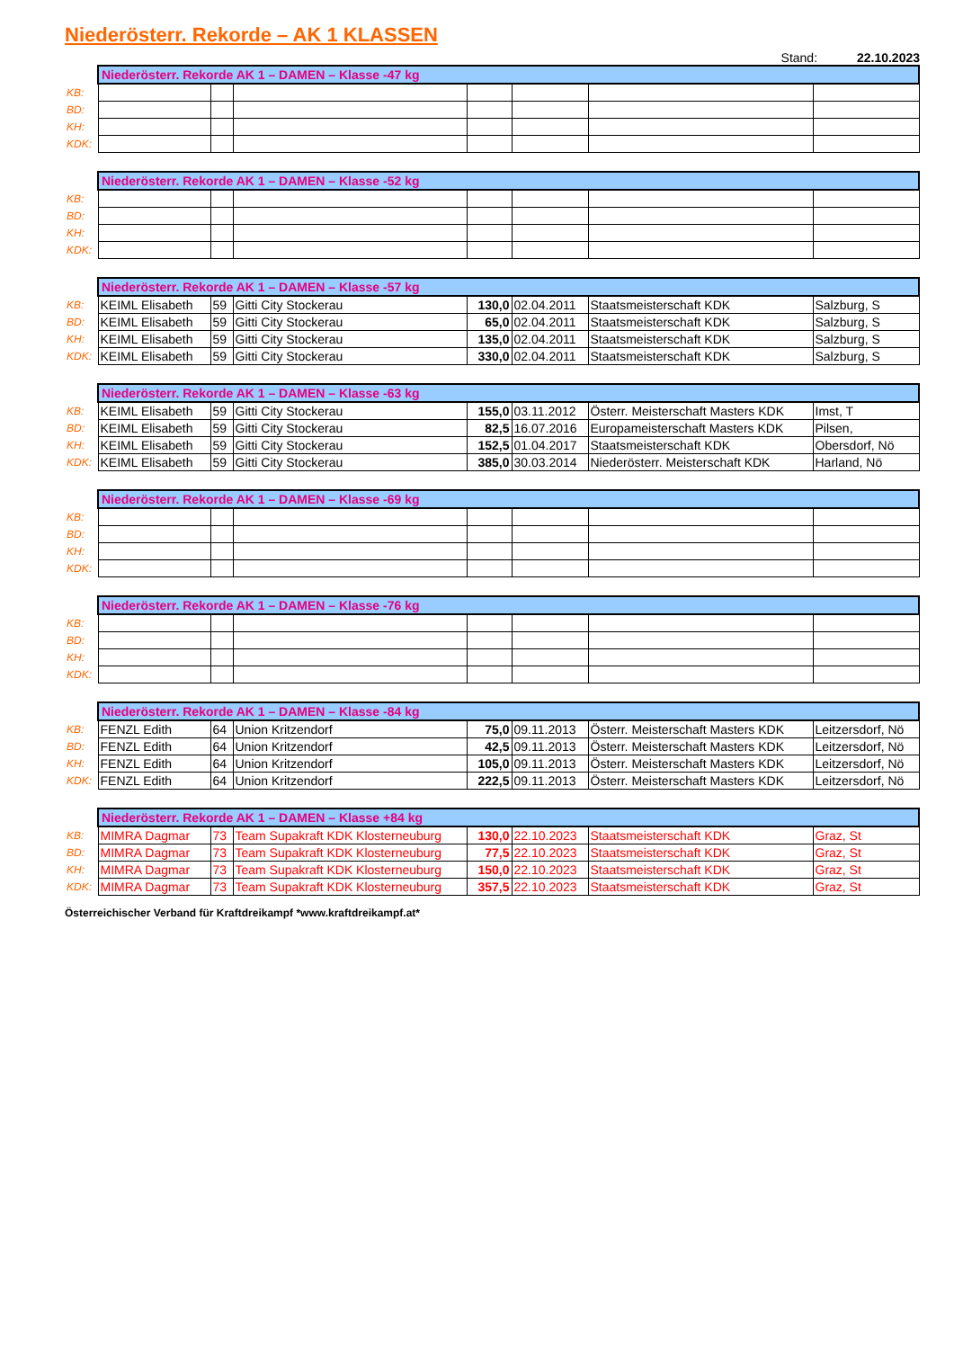Niederösterr. Rekorde – AK 1 KLASSEN
Stand: 22.10.2023
| | Niederösterr. Rekorde AK 1 – DAMEN – Klasse -47 kg | | | | | | |
| KB: | | | | | | | |
| BD: | | | | | | | |
| KH: | | | | | | | |
| KDK: | | | | | | | |
| | Niederösterr. Rekorde AK 1 – DAMEN – Klasse -52 kg | | | | | | |
| KB: | | | | | | | |
| BD: | | | | | | | |
| KH: | | | | | | | |
| KDK: | | | | | | | |
| | Niederösterr. Rekorde AK 1 – DAMEN – Klasse -57 kg | | | | | | |
| KB: | KEIML Elisabeth | 59 | Gitti City Stockerau | 130,0 | 02.04.2011 | Staatsmeisterschaft KDK | Salzburg, S |
| BD: | KEIML Elisabeth | 59 | Gitti City Stockerau | 65,0 | 02.04.2011 | Staatsmeisterschaft KDK | Salzburg, S |
| KH: | KEIML Elisabeth | 59 | Gitti City Stockerau | 135,0 | 02.04.2011 | Staatsmeisterschaft KDK | Salzburg, S |
| KDK: | KEIML Elisabeth | 59 | Gitti City Stockerau | 330,0 | 02.04.2011 | Staatsmeisterschaft KDK | Salzburg, S |
| | Niederösterr. Rekorde AK 1 – DAMEN – Klasse -63 kg | | | | | | |
| KB: | KEIML Elisabeth | 59 | Gitti City Stockerau | 155,0 | 03.11.2012 | Österr. Meisterschaft Masters KDK | Imst, T |
| BD: | KEIML Elisabeth | 59 | Gitti City Stockerau | 82,5 | 16.07.2016 | Europameisterschaft Masters KDK | Pilsen, |
| KH: | KEIML Elisabeth | 59 | Gitti City Stockerau | 152,5 | 01.04.2017 | Staatsmeisterschaft KDK | Obersdorf, Nö |
| KDK: | KEIML Elisabeth | 59 | Gitti City Stockerau | 385,0 | 30.03.2014 | Niederösterr. Meisterschaft KDK | Harland, Nö |
| | Niederösterr. Rekorde AK 1 – DAMEN – Klasse -69 kg | | | | | | |
| KB: | | | | | | | |
| BD: | | | | | | | |
| KH: | | | | | | | |
| KDK: | | | | | | | |
| | Niederösterr. Rekorde AK 1 – DAMEN – Klasse -76 kg | | | | | | |
| KB: | | | | | | | |
| BD: | | | | | | | |
| KH: | | | | | | | |
| KDK: | | | | | | | |
| | Niederösterr. Rekorde AK 1 – DAMEN – Klasse -84 kg | | | | | | |
| KB: | FENZL Edith | 64 | Union Kritzendorf | 75,0 | 09.11.2013 | Österr. Meisterschaft Masters KDK | Leitzersdorf, Nö |
| BD: | FENZL Edith | 64 | Union Kritzendorf | 42,5 | 09.11.2013 | Österr. Meisterschaft Masters KDK | Leitzersdorf, Nö |
| KH: | FENZL Edith | 64 | Union Kritzendorf | 105,0 | 09.11.2013 | Österr. Meisterschaft Masters KDK | Leitzersdorf, Nö |
| KDK: | FENZL Edith | 64 | Union Kritzendorf | 222,5 | 09.11.2013 | Österr. Meisterschaft Masters KDK | Leitzersdorf, Nö |
| | Niederösterr. Rekorde AK 1 – DAMEN – Klasse +84 kg | | | | | | |
| KB: | MIMRA Dagmar | 73 | Team Supakraft KDK Klosterneuburg | 130,0 | 22.10.2023 | Staatsmeisterschaft KDK | Graz, St |
| BD: | MIMRA Dagmar | 73 | Team Supakraft KDK Klosterneuburg | 77,5 | 22.10.2023 | Staatsmeisterschaft KDK | Graz, St |
| KH: | MIMRA Dagmar | 73 | Team Supakraft KDK Klosterneuburg | 150,0 | 22.10.2023 | Staatsmeisterschaft KDK | Graz, St |
| KDK: | MIMRA Dagmar | 73 | Team Supakraft KDK Klosterneuburg | 357,5 | 22.10.2023 | Staatsmeisterschaft KDK | Graz, St |
Österreichischer Verband für Kraftdreikampf *www.kraftdreikampf.at*